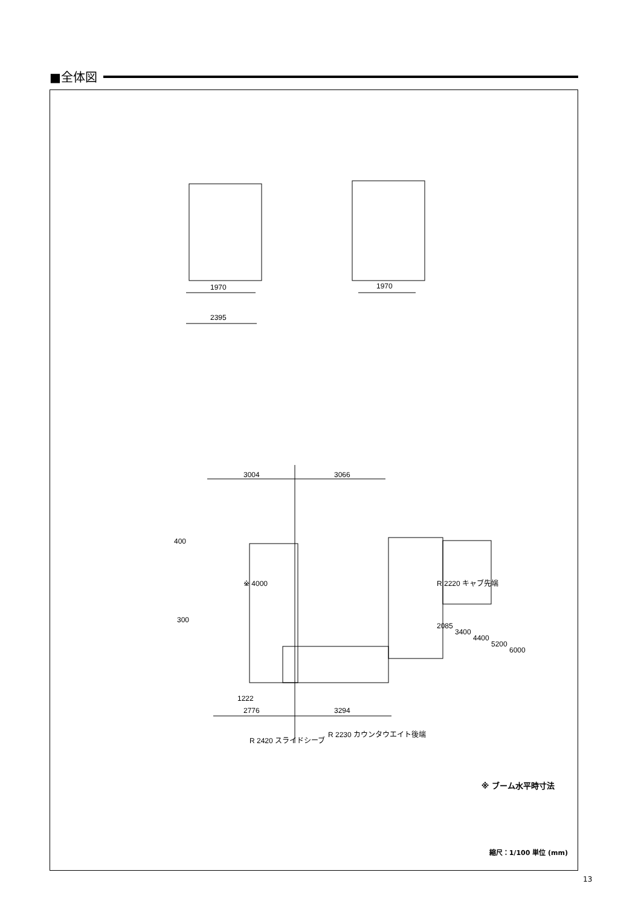■全体図
1970
2395
1970
3004
3066
400
2776
3294
※ 4000
300
1222
R 2220 キャブ先端
R 2420 スライドシーブ
R 2230 カウンタウエイト後端
2085
3400
4400
5200
6000
※ ブーム水平時寸法
縮尺：1/100 単位 (mm)
13